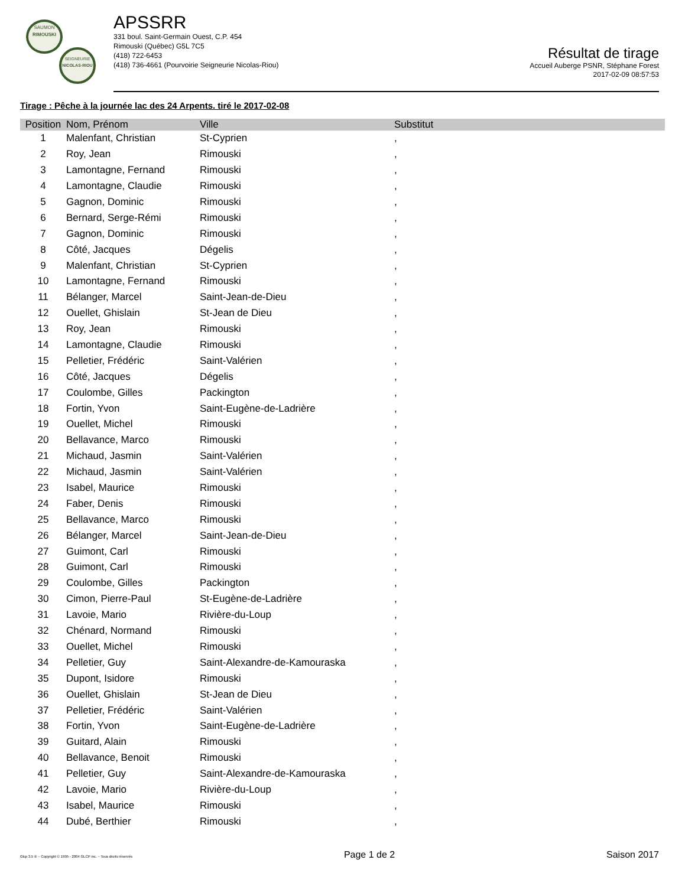SAUMON
RIMOUSKI
SEIGNEURIE
NICOLAS-RIOU
APSSRR
331 boul. Saint-Germain Ouest, C.P. 454
Rimouski (Québec) G5L 7C5
(418) 722-6453
(418) 736-4661 (Pourvoirie Seigneurie Nicolas-Riou)
Résultat de tirage
Accueil Auberge PSNR, Stéphane Forest
2017-02-09 08:57:53
Tirage : Pêche à la journée lac des 24 Arpents. tiré le 2017-02-08
| Position | Nom, Prénom | Ville | Substitut |
| --- | --- | --- | --- |
| 1 | Malenfant, Christian | St-Cyprien | , |
| 2 | Roy, Jean | Rimouski | , |
| 3 | Lamontagne, Fernand | Rimouski | , |
| 4 | Lamontagne, Claudie | Rimouski | , |
| 5 | Gagnon, Dominic | Rimouski | , |
| 6 | Bernard, Serge-Rémi | Rimouski | , |
| 7 | Gagnon, Dominic | Rimouski | , |
| 8 | Côté, Jacques | Dégelis | , |
| 9 | Malenfant, Christian | St-Cyprien | , |
| 10 | Lamontagne, Fernand | Rimouski | , |
| 11 | Bélanger, Marcel | Saint-Jean-de-Dieu | , |
| 12 | Ouellet, Ghislain | St-Jean de Dieu | , |
| 13 | Roy, Jean | Rimouski | , |
| 14 | Lamontagne, Claudie | Rimouski | , |
| 15 | Pelletier, Frédéric | Saint-Valérien | , |
| 16 | Côté, Jacques | Dégelis | , |
| 17 | Coulombe, Gilles | Packington | , |
| 18 | Fortin, Yvon | Saint-Eugène-de-Ladrière | , |
| 19 | Ouellet, Michel | Rimouski | , |
| 20 | Bellavance, Marco | Rimouski | , |
| 21 | Michaud, Jasmin | Saint-Valérien | , |
| 22 | Michaud, Jasmin | Saint-Valérien | , |
| 23 | Isabel, Maurice | Rimouski | , |
| 24 | Faber, Denis | Rimouski | , |
| 25 | Bellavance, Marco | Rimouski | , |
| 26 | Bélanger, Marcel | Saint-Jean-de-Dieu | , |
| 27 | Guimont, Carl | Rimouski | , |
| 28 | Guimont, Carl | Rimouski | , |
| 29 | Coulombe, Gilles | Packington | , |
| 30 | Cimon, Pierre-Paul | St-Eugène-de-Ladrière | , |
| 31 | Lavoie, Mario | Rivière-du-Loup | , |
| 32 | Chénard, Normand | Rimouski | , |
| 33 | Ouellet, Michel | Rimouski | , |
| 34 | Pelletier, Guy | Saint-Alexandre-de-Kamouraska | , |
| 35 | Dupont, Isidore | Rimouski | , |
| 36 | Ouellet, Ghislain | St-Jean de Dieu | , |
| 37 | Pelletier, Frédéric | Saint-Valérien | , |
| 38 | Fortin, Yvon | Saint-Eugène-de-Ladrière | , |
| 39 | Guitard, Alain | Rimouski | , |
| 40 | Bellavance, Benoit | Rimouski | , |
| 41 | Pelletier, Guy | Saint-Alexandre-de-Kamouraska | , |
| 42 | Lavoie, Mario | Rivière-du-Loup | , |
| 43 | Isabel, Maurice | Rimouski | , |
| 44 | Dubé, Berthier | Rimouski | , |
Glcp 3.5 ® ~ Copyright © 1995 - 2004 GLCP inc. ~ Tous droits réservés Page 1 de 2 Saison 2017